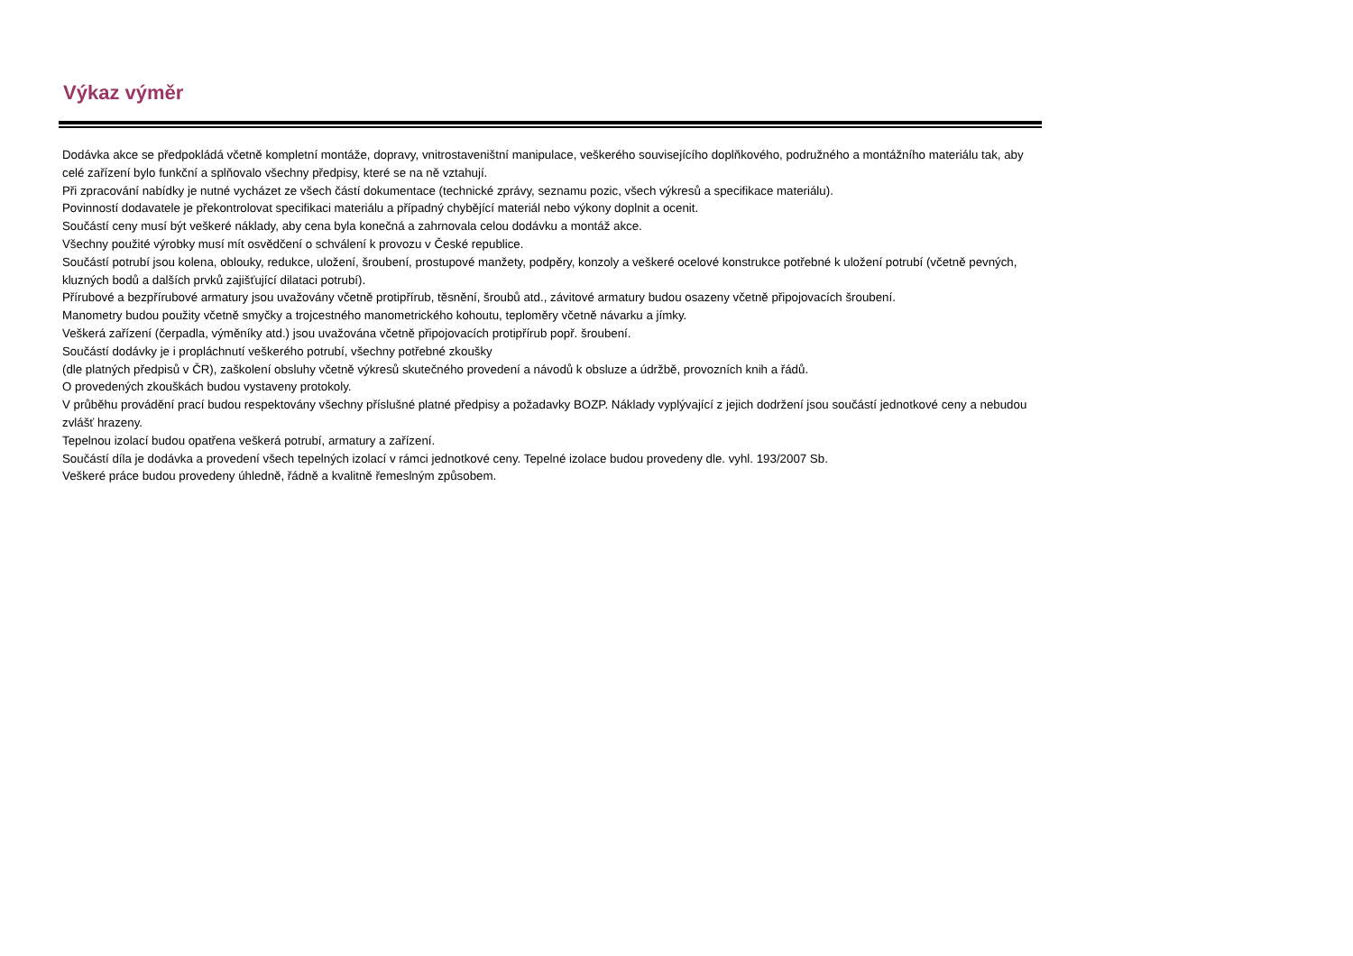Výkaz výměr
Dodávka akce se předpokládá včetně kompletní montáže, dopravy, vnitrostaveništní manipulace, veškerého souvisejícího doplňkového, podružného a montážního materiálu tak, aby celé zařízení bylo funkční a splňovalo všechny předpisy, které se na ně vztahují.
Při zpracování nabídky je nutné vycházet ze všech částí dokumentace (technické zprávy, seznamu pozic, všech výkresů a specifikace materiálu).
Povinností dodavatele je překontrolovat specifikaci materiálu a případný chybějící materiál nebo výkony doplnit a ocenit.
Součástí ceny musí být veškeré náklady, aby cena byla konečná a zahrnovala celou dodávku a montáž akce.
Všechny použité výrobky musí mít osvědčení o schválení k provozu v České republice.
Součástí potrubí jsou kolena, oblouky, redukce, uložení, šroubení, prostupové manžety, podpěry, konzoly a veškeré ocelové konstrukce potřebné k uložení potrubí (včetně pevných, kluzných bodů a dalších prvků zajišťující dilataci potrubí).
Přírubové a bezpřírubové armatury jsou uvažovány včetně protipřírub, těsnění, šroubů atd., závitové armatury budou osazeny včetně připojovacích šroubení.
Manometry budou použity včetně smyčky a trojcestného manometrického kohoutu, teploměry včetně návarku a jímky.
Veškerá zařízení (čerpadla, výměníky atd.) jsou uvažována včetně připojovacích protipřírub popř. šroubení.
Součástí dodávky je i propláchnutí veškerého potrubí, všechny potřebné zkoušky
(dle platných předpisů v ČR), zaškolení obsluhy včetně výkresů skutečného provedení a návodů k obsluze a údržbě, provozních knih a řádů.
O provedených zkouškách budou vystaveny protokoly.
V průběhu provádění prací budou respektovány všechny příslušné platné předpisy a požadavky BOZP. Náklady vyplývající z jejich dodržení jsou součástí jednotkové ceny a nebudou zvlášť hrazeny.
Tepelnou izolací budou opatřena veškerá potrubí, armatury a zařízení.
Součástí díla je dodávka a provedení všech tepelných izolací v rámci jednotkové ceny. Tepelné izolace budou provedeny dle. vyhl. 193/2007 Sb.
Veškeré práce budou provedeny úhledně, řádně a kvalitně řemeslným způsobem.